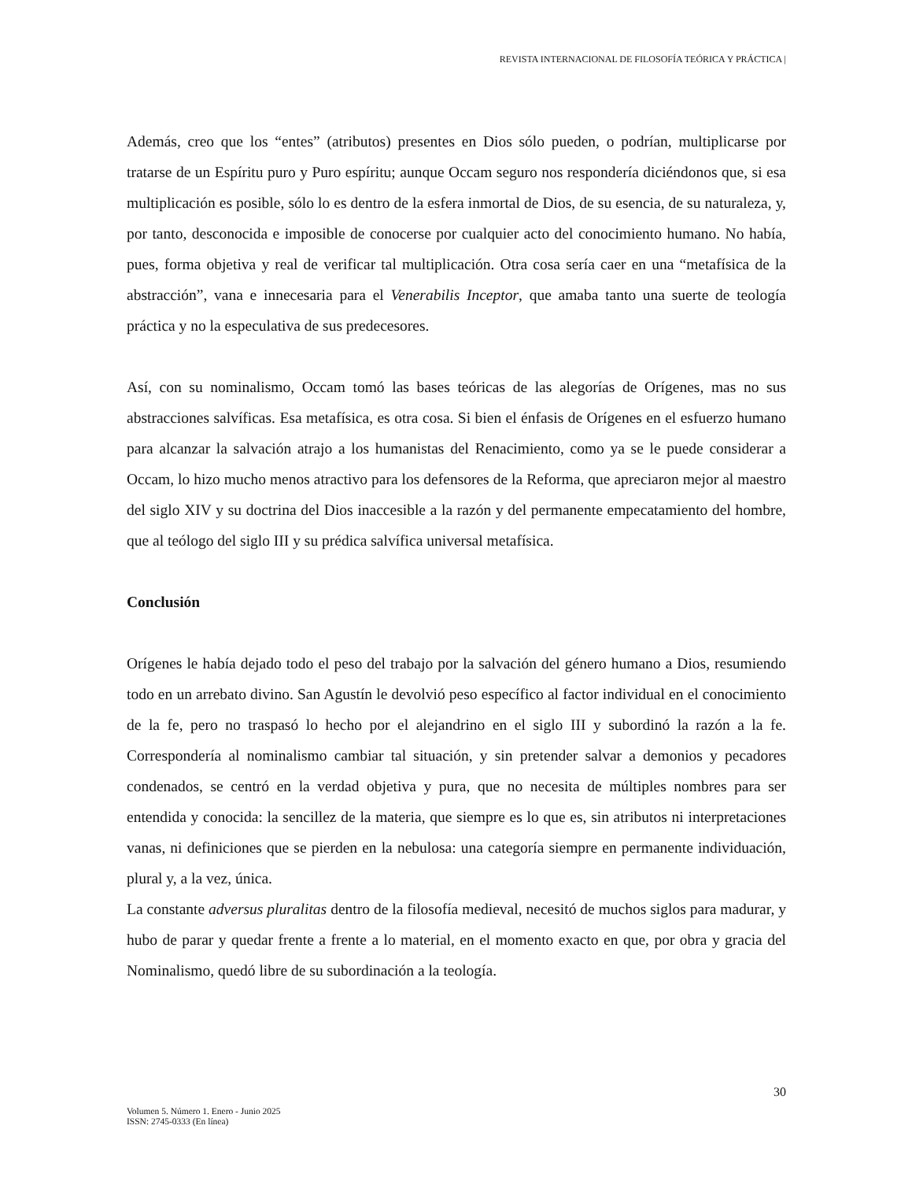REVISTA INTERNACIONAL DE FILOSOFÍA TEÓRICA Y PRÁCTICA |
Además, creo que los “entes” (atributos) presentes en Dios sólo pueden, o podrían, multiplicarse por tratarse de un Espíritu puro y Puro espíritu; aunque Occam seguro nos respondería diciéndonos que, si esa multiplicación es posible, sólo lo es dentro de la esfera inmortal de Dios, de su esencia, de su naturaleza, y, por tanto, desconocida e imposible de conocerse por cualquier acto del conocimiento humano. No había, pues, forma objetiva y real de verificar tal multiplicación. Otra cosa sería caer en una “metafísica de la abstracción”, vana e innecesaria para el Venerabilis Inceptor, que amaba tanto una suerte de teología práctica y no la especulativa de sus predecesores.
Así, con su nominalismo, Occam tomó las bases teóricas de las alegorías de Orígenes, mas no sus abstracciones salvíficas. Esa metafísica, es otra cosa. Si bien el énfasis de Orígenes en el esfuerzo humano para alcanzar la salvación atrajo a los humanistas del Renacimiento, como ya se le puede considerar a Occam, lo hizo mucho menos atractivo para los defensores de la Reforma, que apreciaron mejor al maestro del siglo XIV y su doctrina del Dios inaccesible a la razón y del permanente empecatamiento del hombre, que al teólogo del siglo III y su prédica salvífica universal metafísica.
Conclusión
Orígenes le había dejado todo el peso del trabajo por la salvación del género humano a Dios, resumiendo todo en un arrebato divino. San Agustín le devolvió peso específico al factor individual en el conocimiento de la fe, pero no traspasó lo hecho por el alejandrino en el siglo III y subordinó la razón a la fe. Correspondería al nominalismo cambiar tal situación, y sin pretender salvar a demonios y pecadores condenados, se centró en la verdad objetiva y pura, que no necesita de múltiples nombres para ser entendida y conocida: la sencillez de la materia, que siempre es lo que es, sin atributos ni interpretaciones vanas, ni definiciones que se pierden en la nebulosa: una categoría siempre en permanente individuación, plural y, a la vez, única.
La constante adversus pluralitas dentro de la filosofía medieval, necesitó de muchos siglos para madurar, y hubo de parar y quedar frente a frente a lo material, en el momento exacto en que, por obra y gracia del Nominalismo, quedó libre de su subordinación a la teología.
30
Volumen 5. Número 1. Enero - Junio 2025
ISSN: 2745-0333 (En línea)